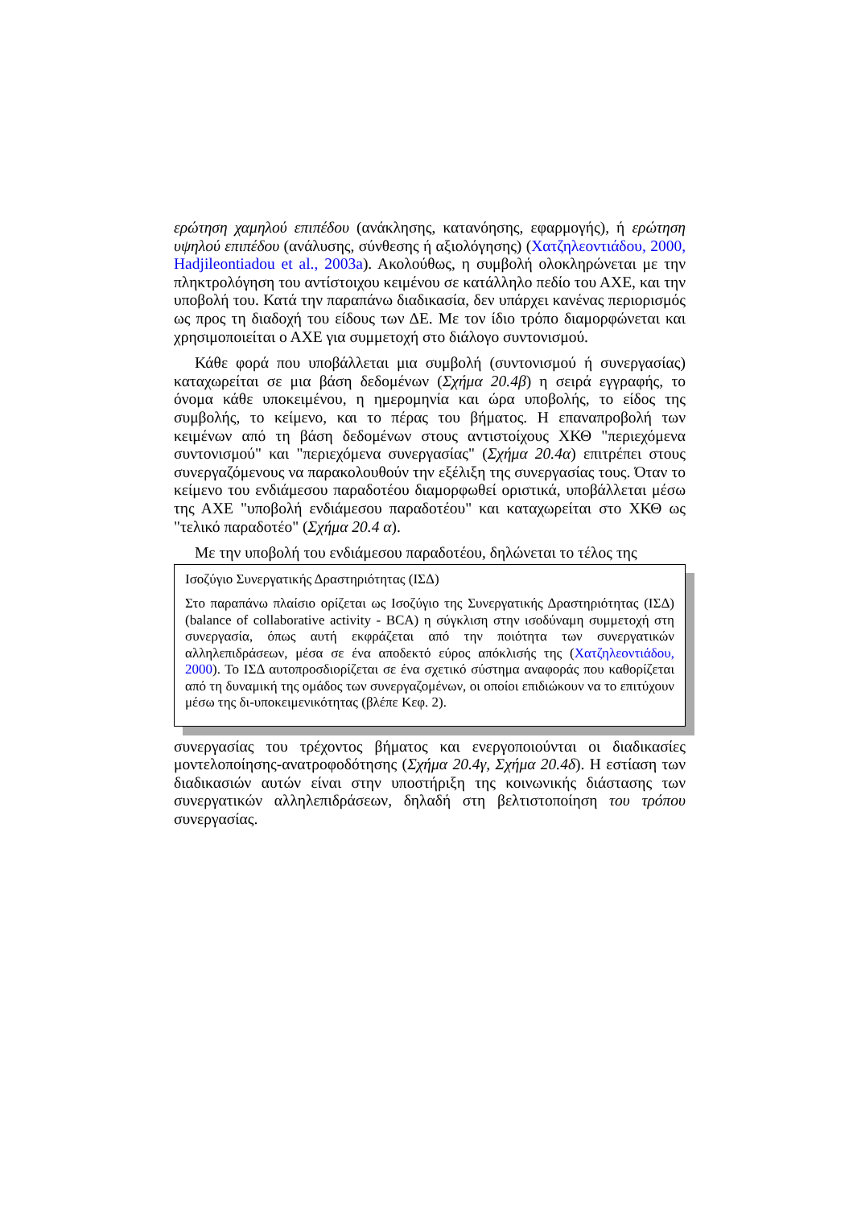ερώτηση χαμηλού επιπέδου (ανάκλησης, κατανόησης, εφαρμογής), ή ερώτηση υψηλού επιπέδου (ανάλυσης, σύνθεσης ή αξιολόγησης) (Χατζηλεοντιάδου, 2000, Hadjileontiadou et al., 2003a). Ακολούθως, η συμβολή ολοκληρώνεται με την πληκτρολόγηση του αντίστοιχου κειμένου σε κατάλληλο πεδίο του ΑΧΕ, και την υποβολή του. Κατά την παραπάνω διαδικασία, δεν υπάρχει κανένας περιορισμός ως προς τη διαδοχή του είδους των ΔΕ. Με τον ίδιο τρόπο διαμορφώνεται και χρησιμοποιείται ο ΑΧΕ για συμμετοχή στο διάλογο συντονισμού.
Κάθε φορά που υποβάλλεται μια συμβολή (συντονισμού ή συνεργασίας) καταχωρείται σε μια βάση δεδομένων (Σχήμα 20.4β) η σειρά εγγραφής, το όνομα κάθε υποκειμένου, η ημερομηνία και ώρα υποβολής, το είδος της συμβολής, το κείμενο, και το πέρας του βήματος. Η επαναπροβολή των κειμένων από τη βάση δεδομένων στους αντιστοίχους ΧΚΘ "περιεχόμενα συντονισμού" και "περιεχόμενα συνεργασίας" (Σχήμα 20.4α) επιτρέπει στους συνεργαζόμενους να παρακολουθούν την εξέλιξη της συνεργασίας τους. Όταν το κείμενο του ενδιάμεσου παραδοτέου διαμορφωθεί οριστικά, υποβάλλεται μέσω της ΑΧΕ "υποβολή ενδιάμεσου παραδοτέου" και καταχωρείται στο ΧΚΘ ως "τελικό παραδοτέο" (Σχήμα 20.4 α).
Με την υποβολή του ενδιάμεσου παραδοτέου, δηλώνεται το τέλος της
Ισοζύγιο Συνεργατικής Δραστηριότητας (ΙΣΔ)
Στο παραπάνω πλαίσιο ορίζεται ως Ισοζύγιο της Συνεργατικής Δραστηριότητας (ΙΣΔ) (balance of collaborative activity - BCA) η σύγκλιση στην ισοδύναμη συμμετοχή στη συνεργασία, όπως αυτή εκφράζεται από την ποιότητα των συνεργατικών αλληλεπιδράσεων, μέσα σε ένα αποδεκτό εύρος απόκλισής της (Χατζηλεοντιάδου, 2000). Το ΙΣΔ αυτοπροσδιορίζεται σε ένα σχετικό σύστημα αναφοράς που καθορίζεται από τη δυναμική της ομάδος των συνεργαζομένων, οι οποίοι επιδιώκουν να το επιτύχουν μέσω της δι-υποκειμενικότητας (βλέπε Κεφ. 2).
συνεργασίας του τρέχοντος βήματος και ενεργοποιούνται οι διαδικασίες μοντελοποίησης-ανατροφοδότησης (Σχήμα 20.4γ, Σχήμα 20.4δ). Η εστίαση των διαδικασιών αυτών είναι στην υποστήριξη της κοινωνικής διάστασης των συνεργατικών αλληλεπιδράσεων, δηλαδή στη βελτιστοποίηση του τρόπου συνεργασίας.